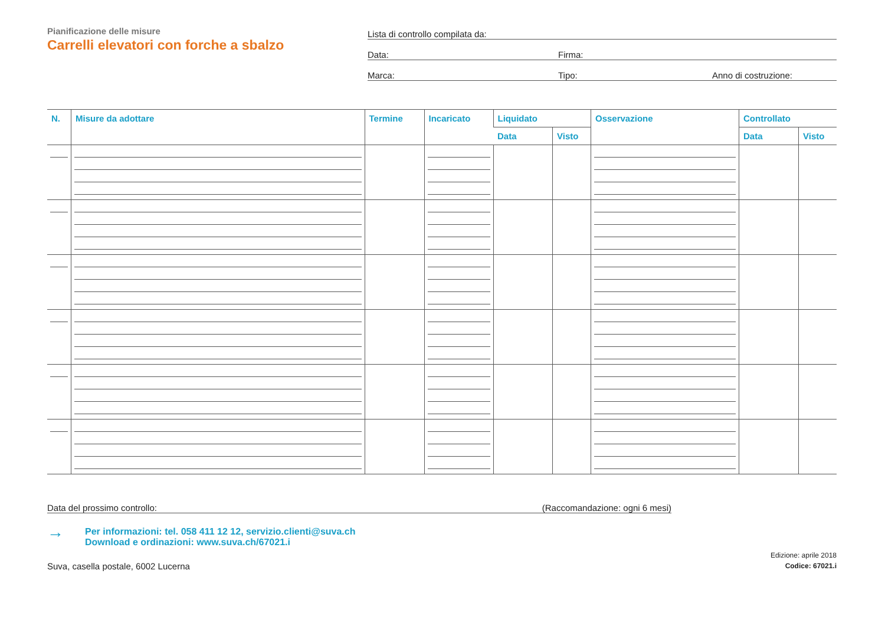Pianificazione delle misure
Carrelli elevatori con forche a sbalzo
Lista di controllo compilata da:
Data: Firma:
Marca: Tipo: Anno di costruzione:
| N. | Misure da adottare | Termine | Incaricato | Liquidato | | Osservazione | Controllato | |
| --- | --- | --- | --- | --- | --- | --- | --- | --- |
| | | | | Data | Visto | | Data | Visto |
Data del prossimo controllo: (Raccomandazione: ogni 6 mesi)
→
Per informazioni: tel. 058 411 12 12, servizio.clienti@suva.ch
Download e ordinazioni: www.suva.ch/67021.i
Suva, casella postale, 6002 Lucerna Edizione: aprile 2018
Codice: 67021.i